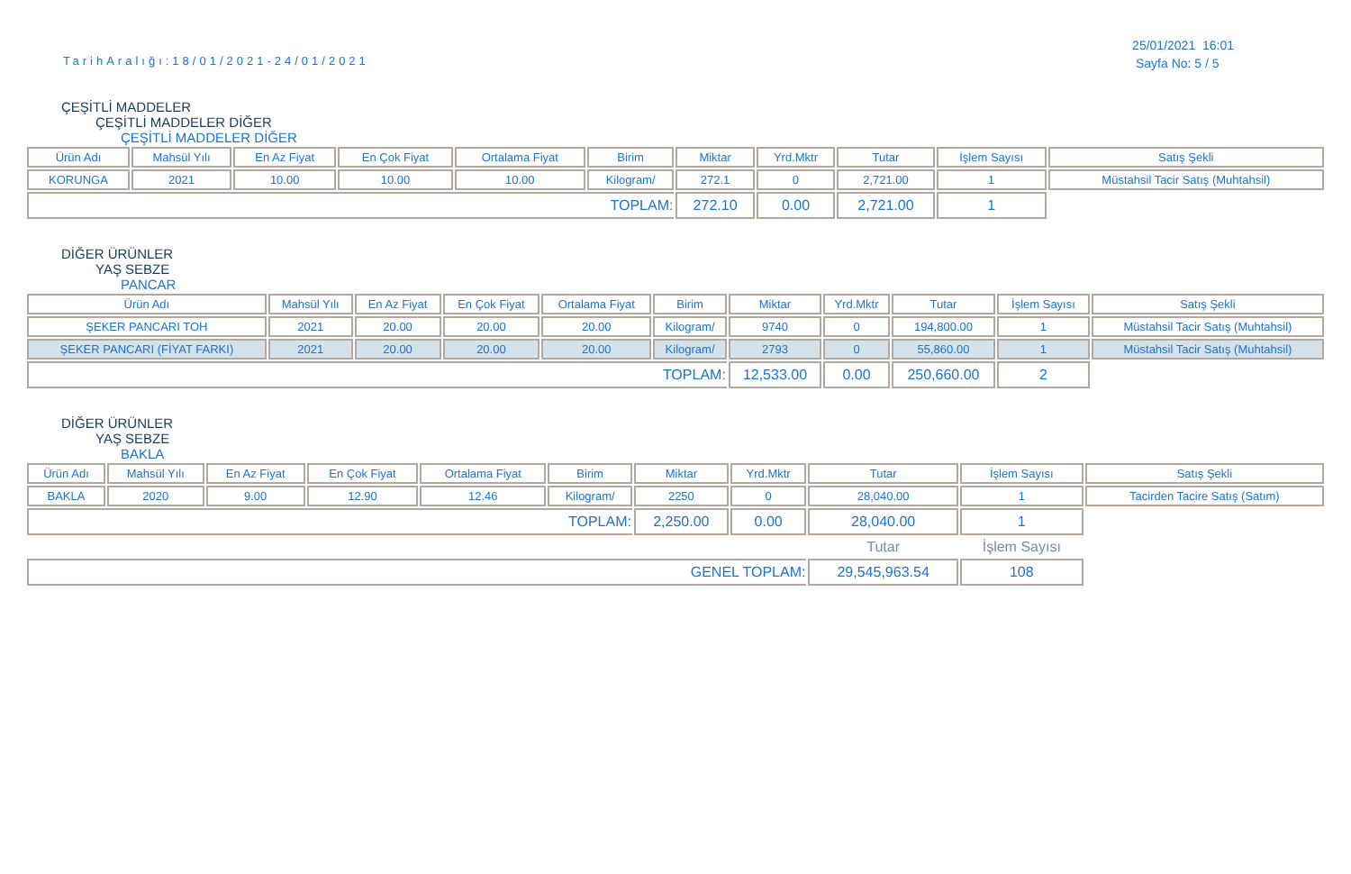TarihAralığı:18/01/2021-24/01/2021
25/01/2021 16:01
Sayfa No: 5 / 5
ÇEŞİTLİ MADDELER
ÇEŞİTLİ MADDELER DİĞER
ÇEŞİTLİ MADDELER DİĞER
| Ürün Adı | Mahsül Yılı | En Az Fiyat | En Çok Fiyat | Ortalama Fiyat | Birim | Miktar | Yrd.Mktr | Tutar | İşlem Sayısı | Satış Şekli |
| --- | --- | --- | --- | --- | --- | --- | --- | --- | --- | --- |
| KORUNGA | 2021 | 10.00 | 10.00 | 10.00 | Kilogram/ | 272.1 | 0 | 2,721.00 | 1 | Müstahsil Tacir Satış (Muhtahsil) |
| TOPLAM: | | | | | | 272.10 | 0.00 | 2,721.00 | 1 | |
DİĞER ÜRÜNLER
YAŞ SEBZE
PANCAR
| Ürün Adı | Mahsül Yılı | En Az Fiyat | En Çok Fiyat | Ortalama Fiyat | Birim | Miktar | Yrd.Mktr | Tutar | İşlem Sayısı | Satış Şekli |
| --- | --- | --- | --- | --- | --- | --- | --- | --- | --- | --- |
| ŞEKER PANCARI TOH | 2021 | 20.00 | 20.00 | 20.00 | Kilogram/ | 9740 | 0 | 194,800.00 | 1 | Müstahsil Tacir Satış (Muhtahsil) |
| ŞEKER PANCARI (FİYAT FARKI) | 2021 | 20.00 | 20.00 | 20.00 | Kilogram/ | 2793 | 0 | 55,860.00 | 1 | Müstahsil Tacir Satış (Muhtahsil) |
| TOPLAM: | | | | | | 12,533.00 | 0.00 | 250,660.00 | 2 | |
DİĞER ÜRÜNLER
YAŞ SEBZE
BAKLA
| Ürün Adı | Mahsül Yılı | En Az Fiyat | En Çok Fiyat | Ortalama Fiyat | Birim | Miktar | Yrd.Mktr | Tutar | İşlem Sayısı | Satış Şekli |
| --- | --- | --- | --- | --- | --- | --- | --- | --- | --- | --- |
| BAKLA | 2020 | 9.00 | 12.90 | 12.46 | Kilogram/ | 2250 | 0 | 28,040.00 | 1 | Tacirden Tacire Satış (Satım) |
| TOPLAM: | | | | | | 2,250.00 | 0.00 | 28,040.00 | 1 | |
| | | | | | | | | Tutar | İşlem Sayısı | |
| GENEL TOPLAM: | | | | | | | | 29,545,963.54 | 108 | |